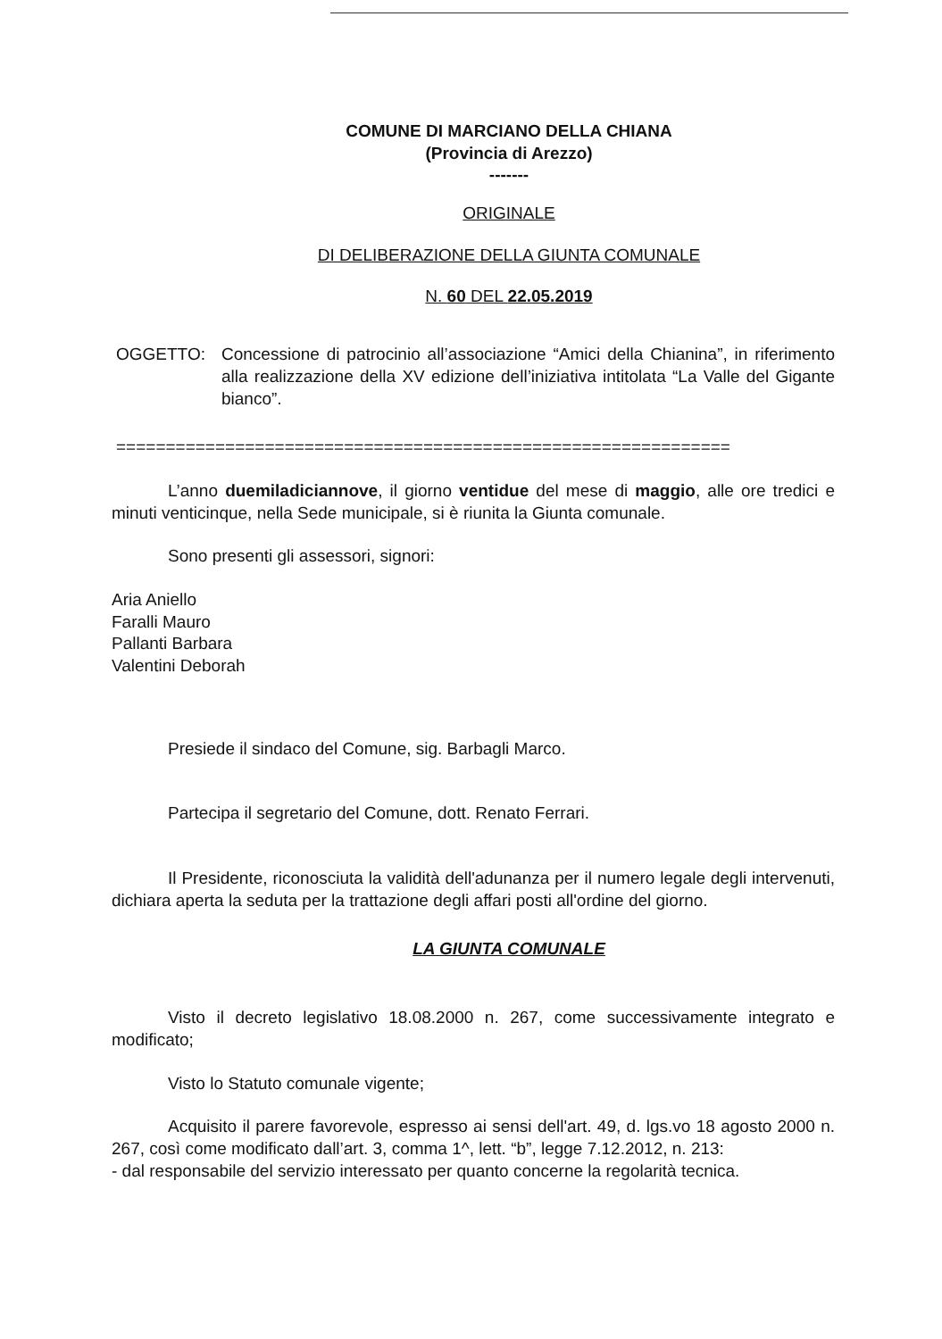COMUNE DI MARCIANO DELLA CHIANA
(Provincia di Arezzo)
-------
ORIGINALE
DI DELIBERAZIONE DELLA GIUNTA COMUNALE
N. 60 DEL 22.05.2019
OGGETTO: Concessione di patrocinio all’associazione “Amici della Chianina”, in riferimento alla realizzazione della XV edizione dell’iniziativa intitolata “La Valle del Gigante bianco”.
==============================================================
L’anno duemiladiciannove, il giorno ventidue del mese di maggio, alle ore tredici e minuti venticinque, nella Sede municipale, si è riunita la Giunta comunale.
Sono presenti gli assessori, signori:
Aria Aniello
Faralli Mauro
Pallanti Barbara
Valentini Deborah
Presiede il sindaco del Comune, sig. Barbagli Marco.
Partecipa il segretario del Comune, dott. Renato Ferrari.
Il Presidente, riconosciuta la validità dell'adunanza per il numero legale degli intervenuti, dichiara aperta la seduta per la trattazione degli affari posti all'ordine del giorno.
LA GIUNTA COMUNALE
Visto il decreto legislativo 18.08.2000 n. 267, come successivamente integrato e modificato;
Visto lo Statuto comunale vigente;
Acquisito il parere favorevole, espresso ai sensi dell'art. 49, d. lgs.vo 18 agosto 2000 n. 267, così come modificato dall’art. 3, comma 1^, lett. “b”, legge 7.12.2012, n. 213:
- dal responsabile del servizio interessato per quanto concerne la regolarità tecnica.